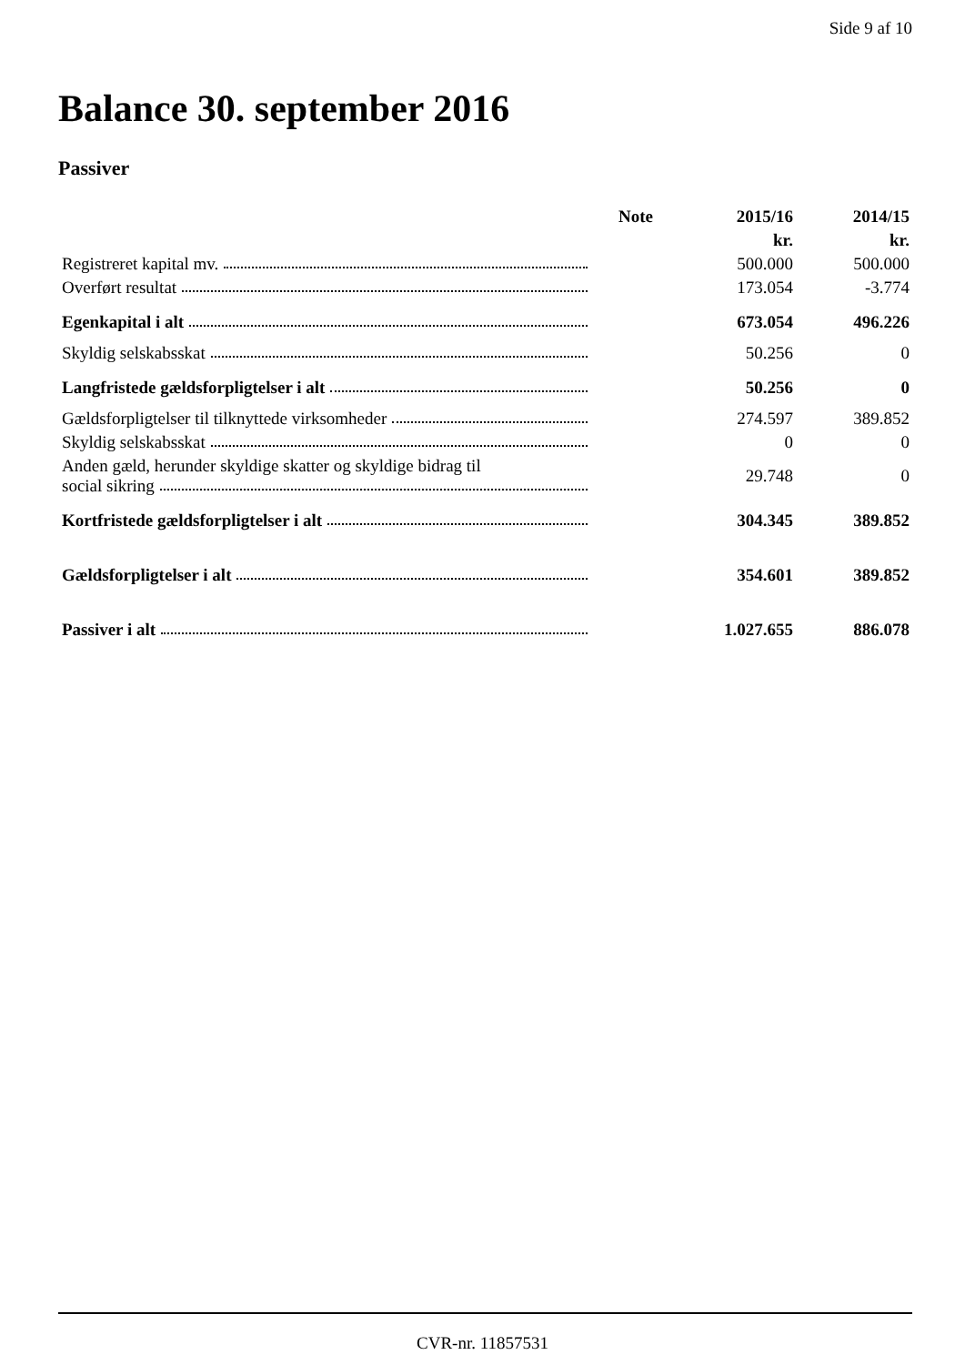Side 9 af 10
Balance 30. september 2016
Passiver
| | Note | 2015/16 | 2014/15 |
| --- | --- | --- | --- |
| | | kr. | kr. |
| Registreret kapital mv. | | 500.000 | 500.000 |
| Overført resultat | | 173.054 | -3.774 |
| Egenkapital i alt | | 673.054 | 496.226 |
| Skyldig selskabsskat | | 50.256 | 0 |
| Langfristede gældsforpligtelser i alt | | 50.256 | 0 |
| Gældsforpligtelser til tilknyttede virksomheder | | 274.597 | 389.852 |
| Skyldig selskabsskat | | 0 | 0 |
| Anden gæld, herunder skyldige skatter og skyldige bidrag til social sikring | | 29.748 | 0 |
| Kortfristede gældsforpligtelser i alt | | 304.345 | 389.852 |
| Gældsforpligtelser i alt | | 354.601 | 389.852 |
| Passiver i alt | | 1.027.655 | 886.078 |
CVR-nr. 11857531